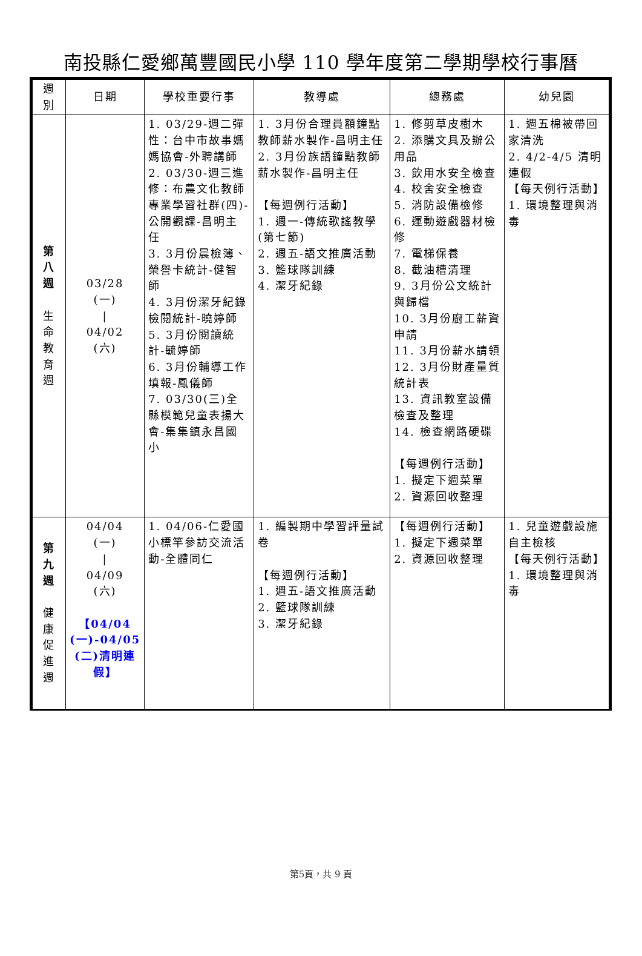南投縣仁愛鄉萬豐國民小學 110 學年度第二學期學校行事曆
| 週 別 | 日期 | 學校重要行事 | 教導處 | 總務處 | 幼兒園 |
| --- | --- | --- | --- | --- | --- |
| 第 八 週 生 命 教 育 週 | 03/28 (一) / 04/02 (六) | 1. 03/29-週二彈性：台中市故事媽媽協會-外聘講師 2. 03/30-週三進修：布農文化教師專業學習社群(四)-公開觀課-昌明主任 3. 3月份晨檢簿、榮譽卡統計-健智師 4. 3月份潔牙紀錄檢閱統計-曉婷師 5. 3月份閱讀統計-毓婷師 6. 3月份輔導工作填報-鳳儀師 7. 03/30(三)全縣模範兒童表揚大會-集集鎮永昌國小 | 1. 3月份合理員額鐘點教師薪水製作-昌明主任 2. 3月份族語鐘點教師薪水製作-昌明主任 【每週例行活動】 1. 週一-傳統歌謠教學(第七節) 2. 週五-語文推廣活動 3. 籃球隊訓練 4. 潔牙紀錄 | 1. 修剪草皮樹木 2. 添購文具及辦公用品 3. 飲用水安全檢查 4. 校舍安全檢查 5. 消防設備檢修 6. 運動遊戲器材檢修 7. 電梯保養 8. 截油槽清理 9. 3月份公文統計與歸檔 10. 3月份廚工薪資申請 11. 3月份薪水請領 12. 3月份財產量質統計表 13. 資訊教室設備檢查及整理 14. 檢查網路硬碟 【每週例行活動】 1. 擬定下週菜單 2. 資源回收整理 | 1. 週五棉被帶回家清洗 2. 4/2-4/5 清明連假 【每天例行活動】 1. 環境整理與消毒 |
| 第 九 週 健 康 促 進 週 | 04/04 (一) / 04/09 (六) 【04/04 (一)-04/05 (二)清明連假】 | 1. 04/06-仁愛國小標竿參訪交流活動-全體同仁 | 1. 編製期中學習評量試卷 【每週例行活動】 1. 週五-語文推廣活動 2. 籃球隊訓練 3. 潔牙紀錄 | 【每週例行活動】 1. 擬定下週菜單 2. 資源回收整理 | 1. 兒童遊戲設施自主檢核 【每天例行活動】 1. 環境整理與消毒 |
第5頁，共 9 頁